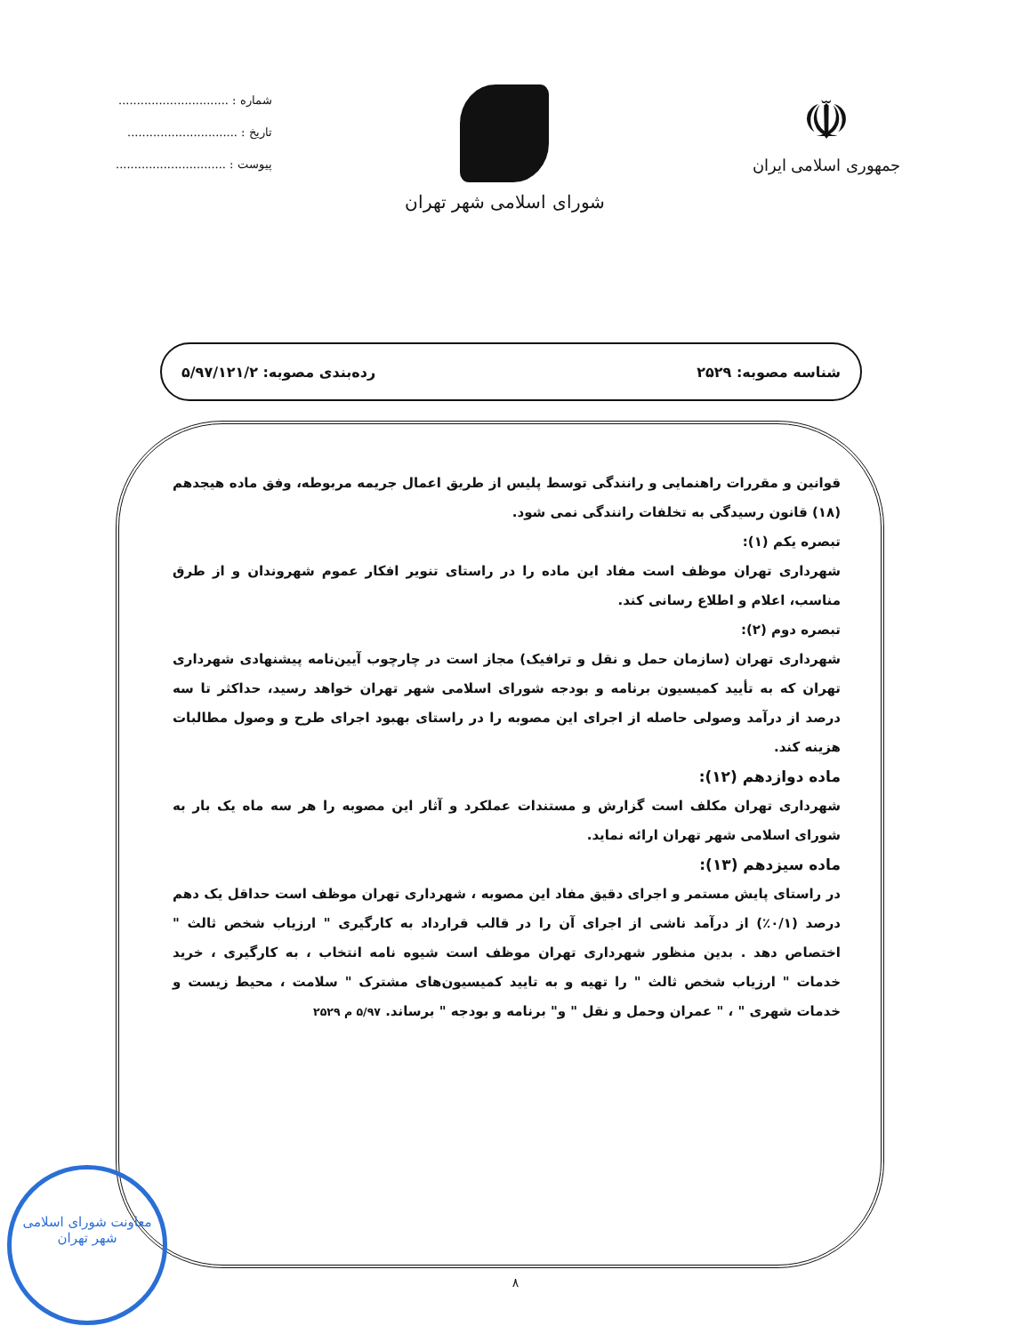☫
جمهوری اسلامی ایران
شورای اسلامی شهر تهران
شماره : ..............................
تاریخ : ..............................
پیوست : ..............................
شناسه مصوبه: ۲۵۲۹ رده‌بندی مصوبه: ۵/۹۷/۱۲۱/۲
قوانین و مقررات راهنمایی و رانندگی توسط پلیس از طریق اعمال جریمه مربوطه، وفق ماده هیجدهم (۱۸) قانون رسیدگی به تخلفات رانندگی نمی شود.
تبصره یکم (۱):
شهرداری تهران موظف است مفاد این ماده را در راستای تنویر افکار عموم شهروندان و از طرق مناسب، اعلام و اطلاع رسانی کند.
تبصره دوم (۲):
شهرداری تهران (سازمان حمل و نقل و ترافیک) مجاز است در چارچوب آیین‌نامه پیشنهادی شهرداری تهران که به تأیید کمیسیون برنامه و بودجه شورای اسلامی شهر تهران خواهد رسید، حداکثر تا سه درصد از درآمد وصولی حاصله از اجرای این مصوبه را در راستای بهبود اجرای طرح و وصول مطالبات هزینه کند.
ماده دوازدهم (۱۲):
شهرداری تهران مکلف است گزارش و مستندات عملکرد و آثار این مصوبه را هر سه ماه یک بار به شورای اسلامی شهر تهران ارائه نماید.
ماده سیزدهم (۱۳):
در راستای پایش مستمر و اجرای دقیق مفاد این مصوبه ، شهرداری تهران موظف است حداقل یک دهم درصد (۰/۱٪) از درآمد ناشی از اجرای آن را در قالب قرارداد به کارگیری " ارزیاب شخص ثالث " اختصاص دهد . بدین منظور شهرداری تهران موظف است شیوه نامه انتخاب ، به کارگیری ، خرید خدمات " ارزیاب شخص ثالث " را تهیه و به تایید کمیسیون‌های مشترک " سلامت ، محیط زیست و خدمات شهری " ، " عمران وحمل و نقل " و" برنامه و بودجه " برساند. ۵/۹۷ م ۲۵۲۹
۸
معاونت شورای اسلامی شهر تهران